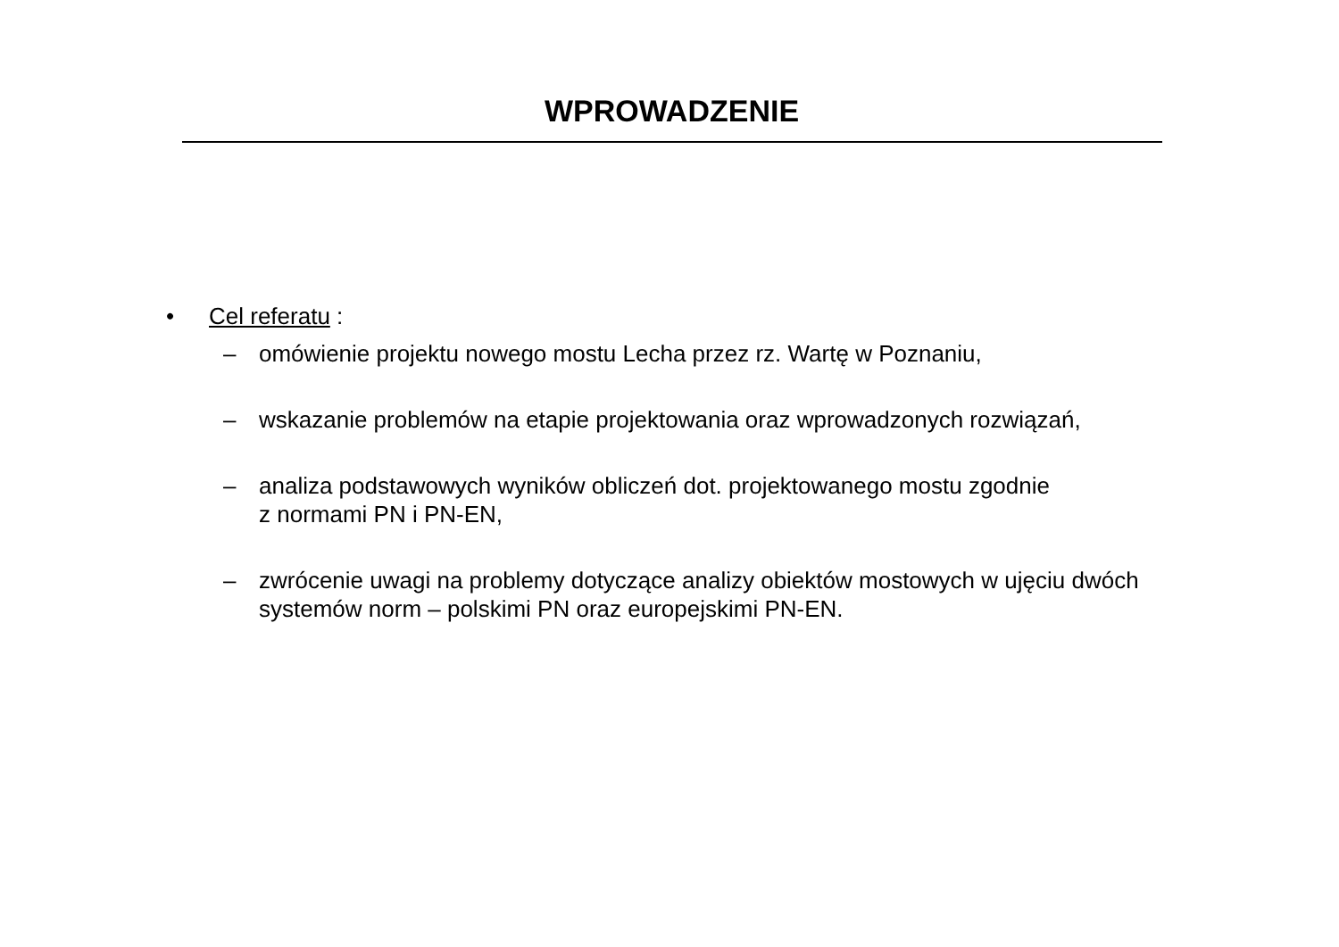WPROWADZENIE
• Cel referatu :
– omówienie projektu nowego mostu Lecha przez rz. Wartę w Poznaniu,
– wskazanie problemów na etapie projektowania oraz wprowadzonych rozwiązań,
– analiza podstawowych wyników obliczeń dot. projektowanego mostu zgodnie
z normami PN i PN-EN,
– zwrócenie uwagi na problemy dotyczące analizy obiektów mostowych w ujęciu dwóch systemów norm – polskimi PN oraz europejskimi PN-EN.